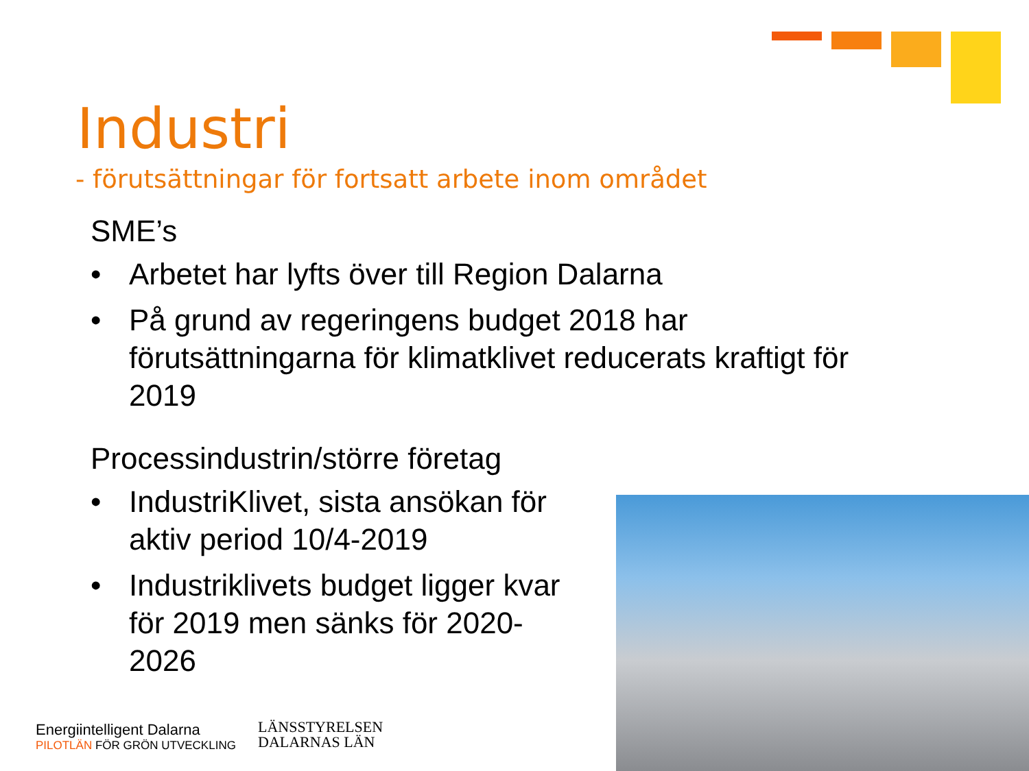Industri
- förutsättningar för fortsatt arbete inom området
SME’s
• Arbetet har lyfts över till Region Dalarna
• På grund av regeringens budget 2018 har förutsättningarna för klimatklivet reducerats kraftigt för 2019
Processindustrin/större företag
• IndustriKlivet, sista ansökan för aktiv period 10/4-2019
• Industriklivets budget ligger kvar för 2019 men sänks för 2020-2026
Energiintelligent Dalarna
PILOTLÄN FÖR GRÖN UTVECKLING
LÄNSSTYRELSEN
DALARNAS LÄN